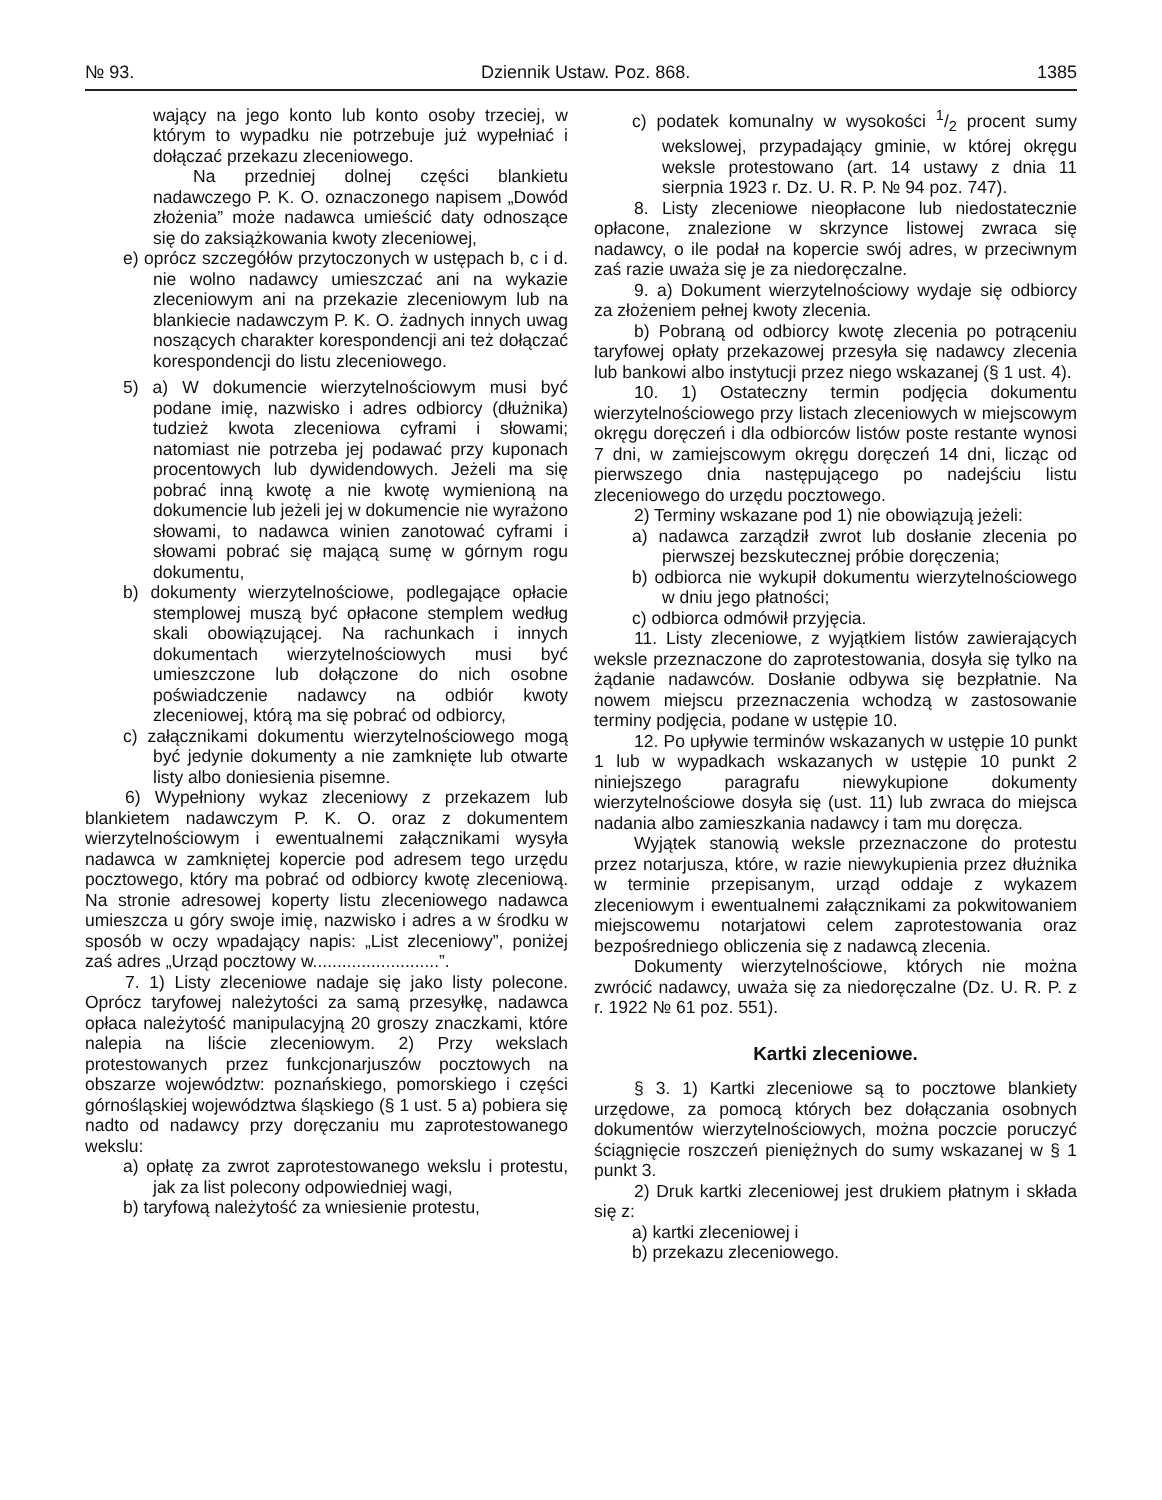№ 93. Dziennik Ustaw. Poz. 868. 1385
wający na jego konto lub konto osoby trzeciej, w którym to wypadku nie potrzebuje już wypełniać i dołączać przekazu zleceniowego.
Na przedniej dolnej części blankietu nadawczego P. K. O. oznaczonego napisem „Dowód złożenia” może nadawca umieścić daty odnoszące się do zaksiążkowania kwoty zleceniowej,
e) oprócz szczegółów przytoczonych w ustępach b, c i d. nie wolno nadawcy umieszczać ani na wykazie zleceniowym ani na przekazie zleceniowym lub na blankiecie nadawczym P. K. O. żadnych innych uwag noszących charakter korespondencji ani też dołączać korespondencji do listu zleceniowego.
5) a) W dokumencie wierzytelnościowym musi być podane imię, nazwisko i adres odbiorcy (dłużnika) tudzież kwota zleceniowa cyframi i słowami; natomiast nie potrzeba jej podawać przy kuponach procentowych lub dywidendowych. Jeżeli ma się pobrać inną kwotę a nie kwotę wymienioną na dokumencie lub jeżeli jej w dokumencie nie wyrażono słowami, to nadawca winien zanotować cyframi i słowami pobrać się mającą sumę w górnym rogu dokumentu,
b) dokumenty wierzytelnościowe, podlegające opłacie stemplowej muszą być opłacone stemplem według skali obowiązującej. Na rachunkach i innych dokumentach wierzytelnościowych musi być umieszczone lub dołączone do nich osobne poświadczenie nadawcy na odbiór kwoty zleceniowej, którą ma się pobrać od odbiorcy,
c) załącznikami dokumentu wierzytelnościowego mogą być jedynie dokumenty a nie zamknięte lub otwarte listy albo doniesienia pisemne.
6) Wypełniony wykaz zleceniowy z przekazem lub blankietem nadawczym P. K. O. oraz z dokumentem wierzytelnościowym i ewentualnemi załącznikami wysyła nadawca w zamkniętej kopercie pod adresem tego urzędu pocztowego, który ma pobrać od odbiorcy kwotę zleceniową. Na stronie adresowej koperty listu zleceniowego nadawca umieszcza u góry swoje imię, nazwisko i adres a w środku w sposób w oczy wpadający napis: „List zleceniowy”, poniżej zaś adres „Urząd pocztowy w..........................”.
7. 1) Listy zleceniowe nadaje się jako listy polecone. Oprócz taryfowej należytości za samą przesyłkę, nadawca opłaca należytość manipulacyjną 20 groszy znaczkami, które nalepia na liście zleceniowym. 2) Przy wekslach protestowanych przez funkcjonarjuszów pocztowych na obszarze województw: poznańskiego, pomorskiego i części górnośląskiej województwa śląskiego (§ 1 ust. 5 a) pobiera się nadto od nadawcy przy doręczaniu mu zaprotestowanego wekslu:
a) opłatę za zwrot zaprotestowanego wekslu i protestu, jak za list polecony odpowiedniej wagi,
b) taryfową należytość za wniesienie protestu,
c) podatek komunalny w wysokości 1/2 procent sumy wekslowej, przypadający gminie, w której okręgu weksle protestowano (art. 14 ustawy z dnia 11 sierpnia 1923 r. Dz. U. R. P. № 94 poz. 747).
8. Listy zleceniowe nieopłacone lub niedostatecznie opłacone, znalezione w skrzynce listowej zwraca się nadawcy, o ile podał na kopercie swój adres, w przeciwnym zaś razie uważa się je za niedoręczalne.
9. a) Dokument wierzytelnościowy wydaje się odbiorcy za złożeniem pełnej kwoty zlecenia.
b) Pobraną od odbiorcy kwotę zlecenia po potrąceniu taryfowej opłaty przekazowej przesyła się nadawcy zlecenia lub bankowi albo instytucji przez niego wskazanej (§ 1 ust. 4).
10. 1) Ostateczny termin podjęcia dokumentu wierzytelnościowego przy listach zleceniowych w miejscowym okręgu doręczeń i dla odbiorców listów poste restante wynosi 7 dni, w zamiejscowym okręgu doręczeń 14 dni, licząc od pierwszego dnia następującego po nadejściu listu zleceniowego do urzędu pocztowego.
2) Terminy wskazane pod 1) nie obowiązują jeżeli:
a) nadawca zarządził zwrot lub dosłanie zlecenia po pierwszej bezskutecznej próbie doręczenia;
b) odbiorca nie wykupił dokumentu wierzytelnościowego w dniu jego płatności;
c) odbiorca odmówił przyjęcia.
11. Listy zleceniowe, z wyjątkiem listów zawierających weksle przeznaczone do zaprotestowania, dosyła się tylko na żądanie nadawców. Dosłanie odbywa się bezpłatnie. Na nowem miejscu przeznaczenia wchodzą w zastosowanie terminy podjęcia, podane w ustępie 10.
12. Po upływie terminów wskazanych w ustępie 10 punkt 1 lub w wypadkach wskazanych w ustępie 10 punkt 2 niniejszego paragrafu niewykupione dokumenty wierzytelnościowe dosyła się (ust. 11) lub zwraca do miejsca nadania albo zamieszkania nadawcy i tam mu doręcza.
Wyjątek stanowią weksle przeznaczone do protestu przez notarjusza, które, w razie niewykupienia przez dłużnika w terminie przepisanym, urząd oddaje z wykazem zleceniowym i ewentualnemi załącznikami za pokwitowaniem miejscowemu notarjatowi celem zaprotestowania oraz bezpośredniego obliczenia się z nadawcą zlecenia.
Dokumenty wierzytelnościowe, których nie można zwrócić nadawcy, uważa się za niedoręczalne (Dz. U. R. P. z r. 1922 № 61 poz. 551).
Kartki zleceniowe.
§ 3. 1) Kartki zleceniowe są to pocztowe blankiety urzędowe, za pomocą których bez dołączania osobnych dokumentów wierzytelnościowych, można poczcie poruczyć ściągnięcie roszczeń pieniężnych do sumy wskazanej w § 1 punkt 3.
2) Druk kartki zleceniowej jest drukiem płatnym i składa się z:
a) kartki zleceniowej i
b) przekazu zleceniowego.